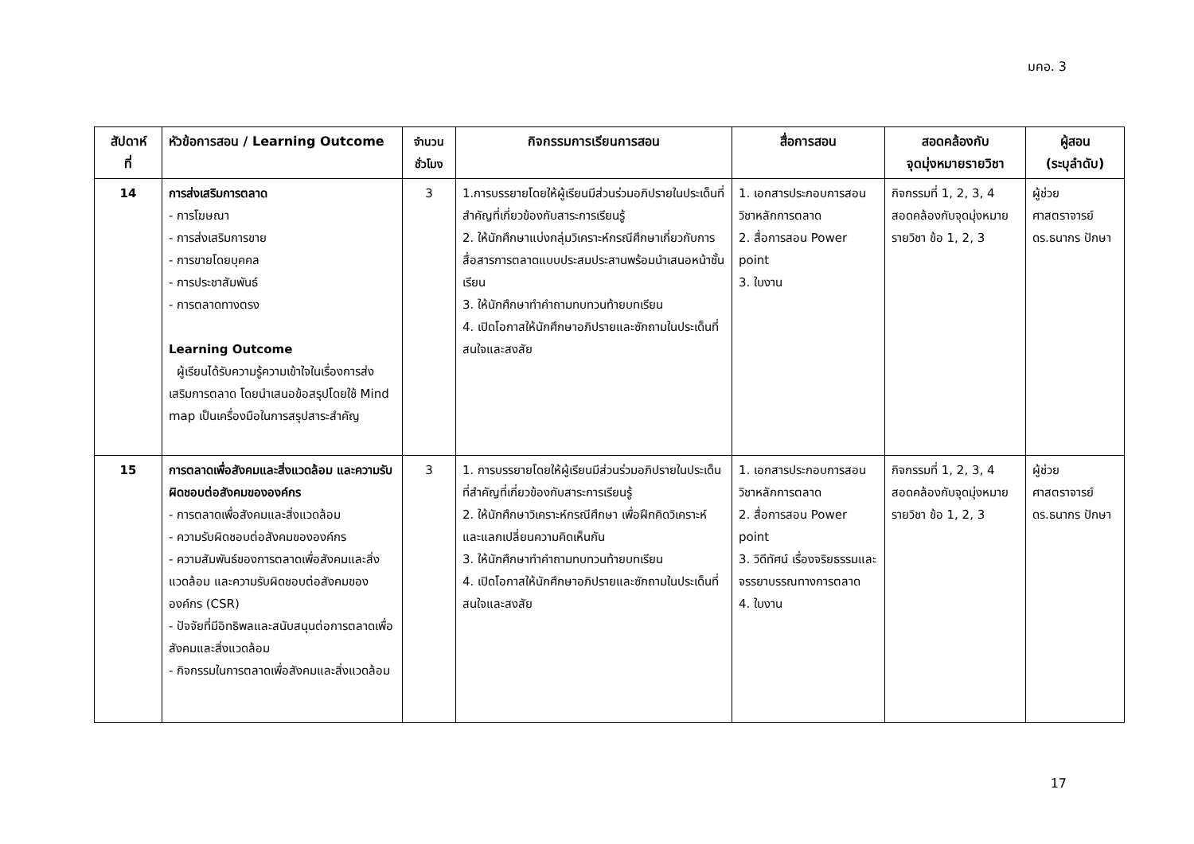มคอ. 3
| สัปดาห์ ที่ | หัวข้อการสอน / Learning Outcome | จำนวน ชั่วโมง | กิจกรรมการเรียนการสอน | สื่อการสอน | สอดคล้องกับ จุดมุ่งหมายรายวิชา | ผู้สอน (ระบุลำดับ) |
| --- | --- | --- | --- | --- | --- | --- |
| 14 | การส่งเสริมการตลาด - การโฆษณา - การส่งเสริมการขาย - การขายโดยบุคคล - การประชาสัมพันธ์ - การตลาดทางตรง Learning Outcome ผู้เรียนได้รับความรู้ความเข้าใจในเรื่องการส่งเสริมการตลาด โดยนำเสนอข้อสรุปโดยใช้ Mind map เป็นเครื่องมือในการสรุปสาระสำคัญ | 3 | 1.การบรรยายโดยให้ผู้เรียนมีส่วนร่วมอภิปรายในประเด็นที่สำคัญที่เกี่ยวข้องกับสาระการเรียนรู้ 2. ให้นักศึกษาแบ่งกลุ่มวิเคราะห์กรณีศึกษาเกี่ยวกับการสื่อสารการตลาดแบบประสมประสานพร้อมนำเสนอหน้าชั้นเรียน 3. ให้นักศึกษาทำคำถามทบทวนท้ายบทเรียน 4. เปิดโอกาสให้นักศึกษาอภิปรายและซักถามในประเด็นที่สนใจและสงสัย | 1. เอกสารประกอบการสอนวิชาหลักการตลาด 2. สื่อการสอน Power point 3. ใบงาน | กิจกรรมที่ 1, 2, 3, 4 สอดคล้องกับจุดมุ่งหมายรายวิชา ข้อ 1, 2, 3 | ผู้ช่วยศาสตราจารย์ ดร.ธนากร ปักษา |
| 15 | การตลาดเพื่อสังคมและสิ่งแวดล้อม และความรับผิดชอบต่อสังคมขององค์กร - การตลาดเพื่อสังคมและสิ่งแวดล้อม - ความรับผิดชอบต่อสังคมขององค์กร - ความสัมพันธ์ของการตลาดเพื่อสังคมและสิ่งแวดล้อม และความรับผิดชอบต่อสังคมขององค์กร (CSR) - ปัจจัยที่มีอิทธิพลและสนับสนุนต่อการตลาดเพื่อสังคมและสิ่งแวดล้อม - กิจกรรมในการตลาดเพื่อสังคมและสิ่งแวดล้อม | 3 | 1. การบรรยายโดยให้ผู้เรียนมีส่วนร่วมอภิปรายในประเด็นที่สำคัญที่เกี่ยวข้องกับสาระการเรียนรู้ 2. ให้นักศึกษาวิเคราะห์กรณีศึกษา เพื่อฝึกคิดวิเคราะห์ และแลกเปลี่ยนความคิดเห็นกัน 3. ให้นักศึกษาทำคำถามทบทวนท้ายบทเรียน 4. เปิดโอกาสให้นักศึกษาอภิปรายและซักถามในประเด็นที่สนใจและสงสัย | 1. เอกสารประกอบการสอนวิชาหลักการตลาด 2. สื่อการสอน Power point 3. วิดีทัศน์ เรื่องจริยธรรมและจรรยาบรรณทางการตลาด 4. ใบงาน | กิจกรรมที่ 1, 2, 3, 4 สอดคล้องกับจุดมุ่งหมายรายวิชา ข้อ 1, 2, 3 | ผู้ช่วยศาสตราจารย์ ดร.ธนากร ปักษา |
17